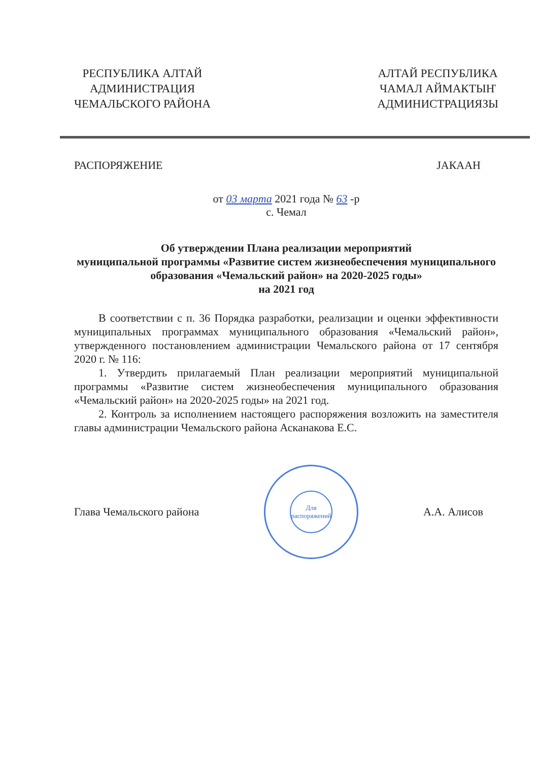РЕСПУБЛИКА АЛТАЙ
АДМИНИСТРАЦИЯ
ЧЕМАЛЬСКОГО РАЙОНА
АЛТАЙ РЕСПУБЛИКА
ЧАМАЛ АЙМАКТЫҤ
АДМИНИСТРАЦИЯЗЫ
РАСПОРЯЖЕНИЕ JАКААН
от 03 марта 2021 года № 63 -р
с. Чемал
Об утверждении Плана реализации мероприятий
муниципальной программы «Развитие систем жизнеобеспечения муниципального образования «Чемальский район» на 2020-2025 годы»
на 2021 год
В соответствии с п. 36 Порядка разработки, реализации и оценки эффективности муниципальных программах муниципального образования «Чемальский район», утвержденного постановлением администрации Чемальского района от 17 сентября 2020 г. № 116:
1. Утвердить прилагаемый План реализации мероприятий муниципальной программы «Развитие систем жизнеобеспечения муниципального образования «Чемальский район» на 2020-2025 годы» на 2021 год.
2. Контроль за исполнением настоящего распоряжения возложить на заместителя главы администрации Чемальского района Асканакова Е.С.
Глава Чемальского района
Для
распоряжений
А.А. Алисов